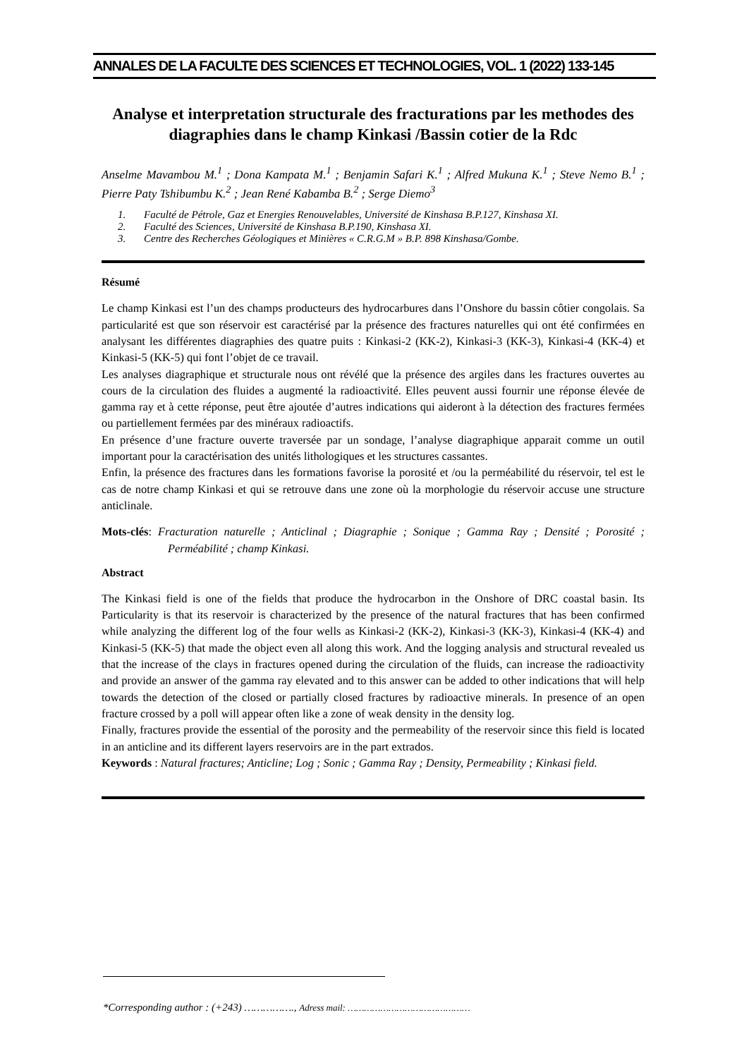ANNALES DE LA FACULTE DES SCIENCES ET TECHNOLOGIES, VOL. 1 (2022) 133-145
Analyse et interpretation structurale des fracturations par les methodes des diagraphies dans le champ Kinkasi /Bassin cotier de la Rdc
Anselme Mavambou M.<sup>1</sup> ; Dona Kampata M.<sup>1</sup> ; Benjamin Safari K.<sup>1</sup> ; Alfred Mukuna K.<sup>1</sup> ; Steve Nemo B.<sup>1</sup> ; Pierre Paty Tshibumbu K.<sup>2</sup> ; Jean René Kabamba B.<sup>2</sup> ; Serge Diemo<sup>3</sup>
1. Faculté de Pétrole, Gaz et Energies Renouvelables, Université de Kinshasa B.P.127, Kinshasa XI.
2. Faculté des Sciences, Université de Kinshasa B.P.190, Kinshasa XI.
3. Centre des Recherches Géologiques et Minières « C.R.G.M » B.P. 898 Kinshasa/Gombe.
Résumé
Le champ Kinkasi est l’un des champs producteurs des hydrocarbures dans l’Onshore du bassin côtier congolais. Sa particularité est que son réservoir est caractérisé par la présence des fractures naturelles qui ont été confirmées en analysant les différentes diagraphies des quatre puits : Kinkasi-2 (KK-2), Kinkasi-3 (KK-3), Kinkasi-4 (KK-4) et Kinkasi-5 (KK-5) qui font l’objet de ce travail.
Les analyses diagraphique et structurale nous ont révélé que la présence des argiles dans les fractures ouvertes au cours de la circulation des fluides a augmenté la radioactivité. Elles peuvent aussi fournir une réponse élevée de gamma ray et à cette réponse, peut être ajoutée d’autres indications qui aideront à la détection des fractures fermées ou partiellement fermées par des minéraux radioactifs.
En présence d’une fracture ouverte traversée par un sondage, l’analyse diagraphique apparait comme un outil important pour la caractérisation des unités lithologiques et les structures cassantes.
Enfin, la présence des fractures dans les formations favorise la porosité et /ou la perméabilité du réservoir, tel est le cas de notre champ Kinkasi et qui se retrouve dans une zone où la morphologie du réservoir accuse une structure anticlinale.
Mots-clés: Fracturation naturelle ; Anticlinal ; Diagraphie ; Sonique ; Gamma Ray ; Densité ; Porosité ; Perméabilité ; champ Kinkasi.
Abstract
The Kinkasi field is one of the fields that produce the hydrocarbon in the Onshore of DRC coastal basin. Its Particularity is that its reservoir is characterized by the presence of the natural fractures that has been confirmed while analyzing the different log of the four wells as Kinkasi-2 (KK-2), Kinkasi-3 (KK-3), Kinkasi-4 (KK-4) and Kinkasi-5 (KK-5) that made the object even all along this work. And the logging analysis and structural revealed us that the increase of the clays in fractures opened during the circulation of the fluids, can increase the radioactivity and provide an answer of the gamma ray elevated and to this answer can be added to other indications that will help towards the detection of the closed or partially closed fractures by radioactive minerals. In presence of an open fracture crossed by a poll will appear often like a zone of weak density in the density log.
Finally, fractures provide the essential of the porosity and the permeability of the reservoir since this field is located in an anticline and its different layers reservoirs are in the part extrados.
Keywords : Natural fractures; Anticline; Log ; Sonic ; Gamma Ray ; Density, Permeability ; Kinkasi field.
*Corresponding author : (+243) ……………., Adress mail: ………………………………………